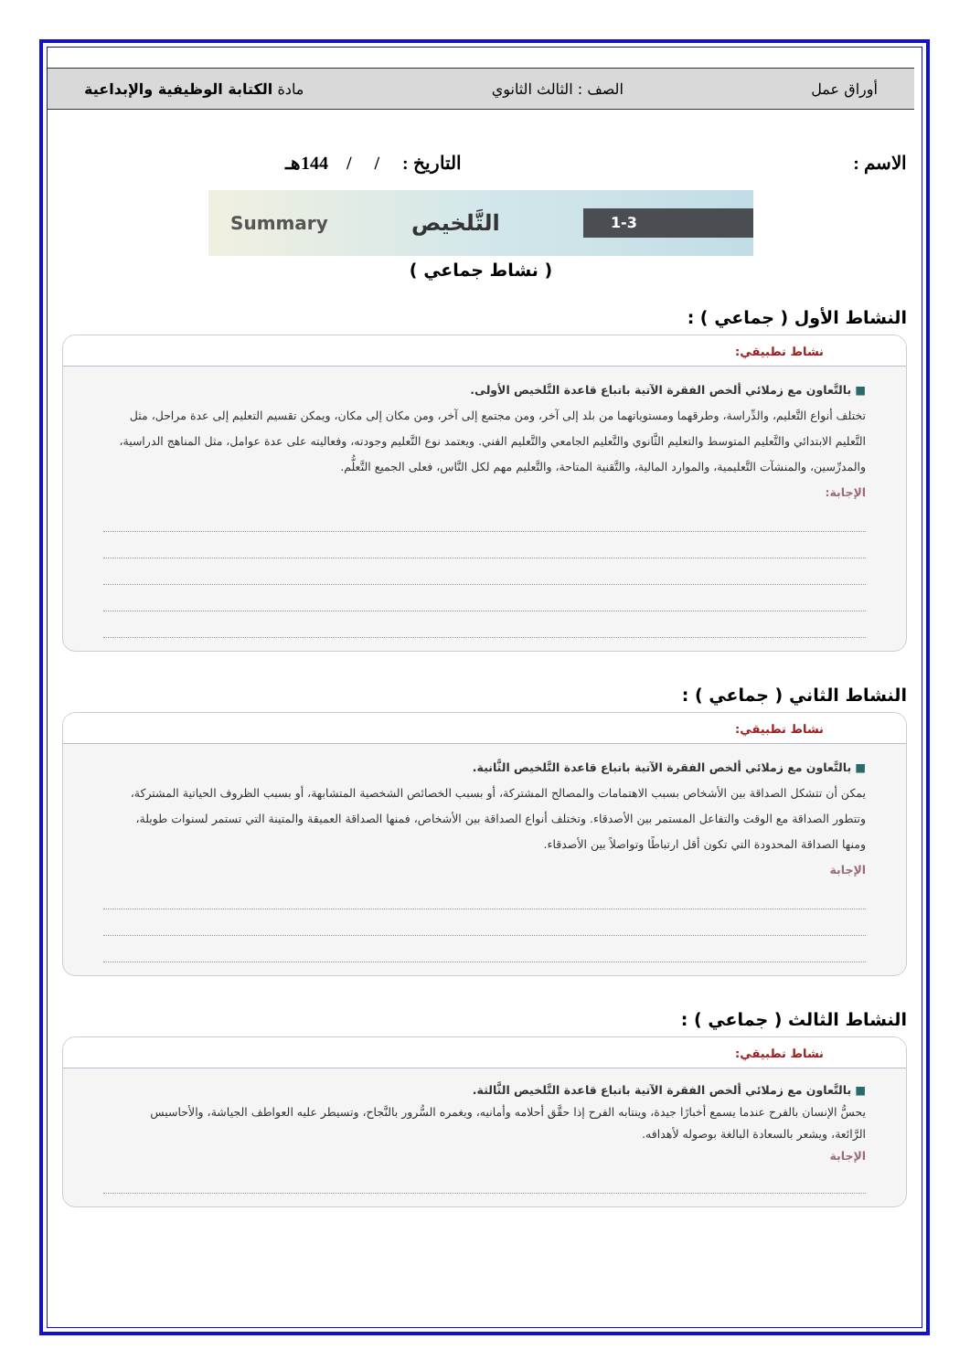أوراق عمل الصف : الثالث الثانوي مادة الكتابة الوظيفية والإبداعية
الاسم : التاريخ : / / 144هـ
Summary التَّلخيص 1-3
( نشاط جماعي )
النشاط الأول ( جماعي ) :
نشاط تطبيقي:
■ بالتَّعاون مع زملائي ألخص الفقرة الآتية باتباع قاعدة التَّلخيص الأولى.
تختلف أنواع التَّعليم، والدِّراسة، وطرقهما ومستوياتهما من بلد إلى آخر، ومن مجتمع إلى آخر، ومن مكان إلى مكان، ويمكن تقسيم التعليم إلى عدة مراحل، مثل التَّعليم الابتدائي والتَّعليم المتوسط والتعليم الثَّانوي والتَّعليم الجامعي والتَّعليم الفني. ويعتمد نوع التَّعليم وجودته، وفعاليته على عدة عوامل، مثل المناهج الدراسية، والمدرِّسين، والمنشآت التَّعليمية، والموارد المالية، والتَّقنية المتاحة، والتَّعليم مهم لكل النَّاس، فعلى الجميع التَّعلُّم.
الإجابة:
النشاط الثاني ( جماعي ) :
نشاط تطبيقي:
■ بالتَّعاون مع زملائي ألخص الفقرة الآتية باتباع قاعدة التَّلخيص الثَّانية.
يمكن أن تتشكل الصداقة بين الأشخاص بسبب الاهتمامات والمصالح المشتركة، أو بسبب الخصائص الشخصية المتشابهة، أو بسبب الظروف الحياتية المشتركة، وتتطور الصداقة مع الوقت والتفاعل المستمر بين الأصدقاء. وتختلف أنواع الصداقة بين الأشخاص، فمنها الصداقة العميقة والمتينة التي تستمر لسنوات طويلة، ومنها الصداقة المحدودة التي تكون أقل ارتباطًا وتواصلاً بين الأصدقاء.
الإجابة
النشاط الثالث ( جماعي ) :
نشاط تطبيقي:
■ بالتَّعاون مع زملائي ألخص الفقرة الآتية باتباع قاعدة التَّلخيص الثَّالثة.
يحسُّ الإنسان بالفرح عندما يسمع أخبارًا جيدة، وينتابه الفرح إذا حقَّق أحلامه وأمانيه، ويغمره السُّرور بالنَّجاح، وتسيطر عليه العواطف الجياشة، والأحاسيس الرَّائعة، ويشعر بالسعادة البالغة بوصوله لأهدافه.
الإجابة